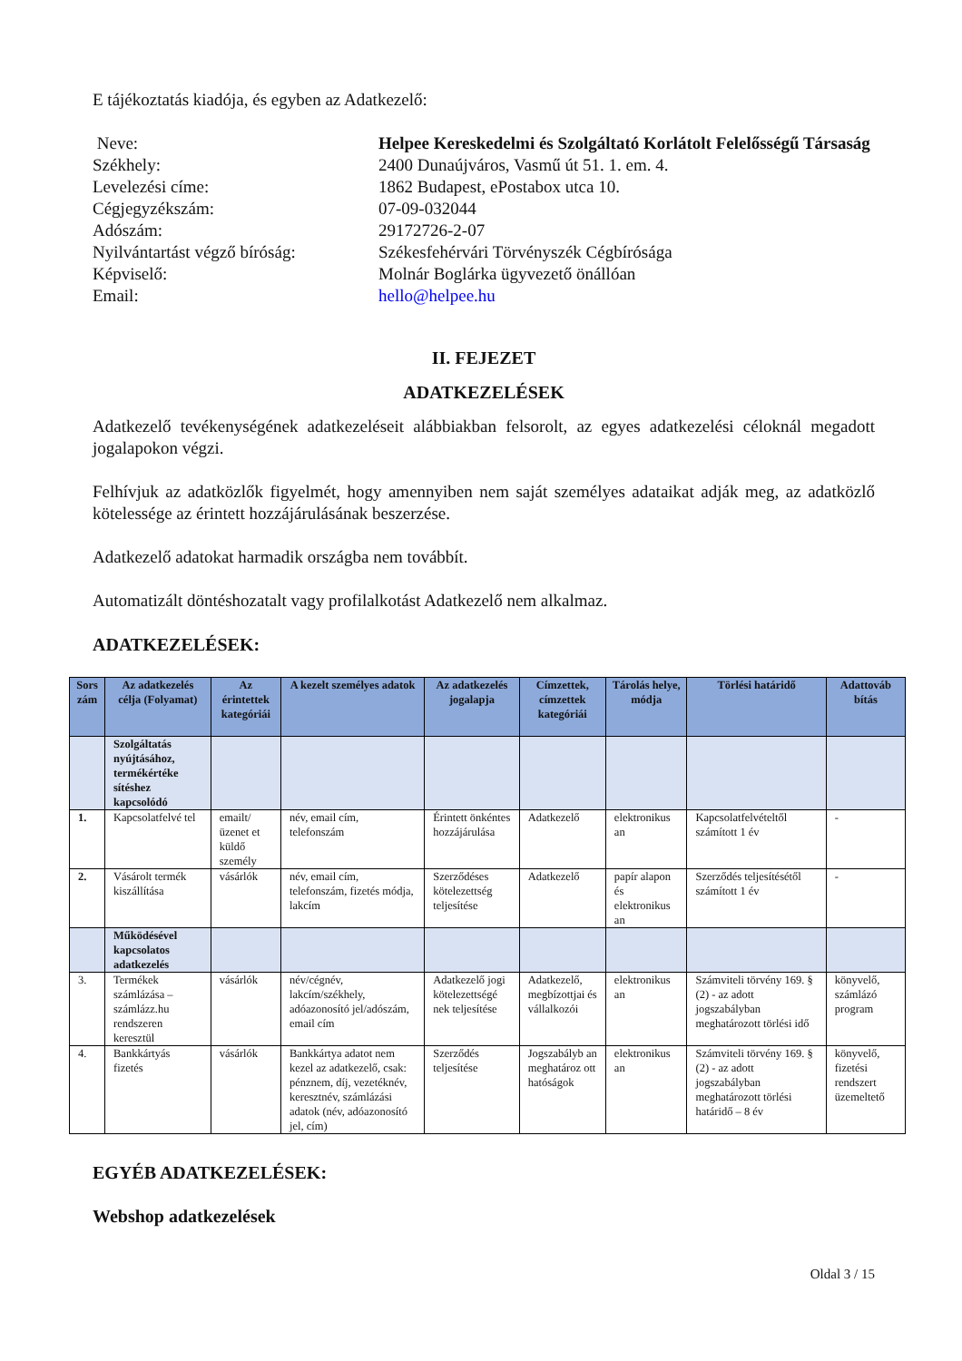E tájékoztatás kiadója, és egyben az Adatkezelő:
Neve:
Helpee Kereskedelmi és Szolgáltató Korlátolt Felelősségű Társaság
Székhely:
2400 Dunaújváros, Vasmű út 51. 1. em. 4.
Levelezési címe:
1862 Budapest, ePostabox utca 10.
Cégjegyzékszám:
07-09-032044
Adószám:
29172726-2-07
Nyilvántartást végző bíróság:
Székesfehérvári Törvényszék Cégbírósága
Képviselő:
Molnár Boglárka ügyvezető önállóan
Email:
hello@helpee.hu
II. FEJEZET
ADATKEZELÉSEK
Adatkezelő tevékenységének adatkezeléseit alábbiakban felsorolt, az egyes adatkezelési céloknál megadott jogalapokon végzi.
Felhívjuk az adatközlők figyelmét, hogy amennyiben nem saját személyes adataikat adják meg, az adatközlő kötelessége az érintett hozzájárulásának beszerzése.
Adatkezelő adatokat harmadik országba nem továbbít.
Automatizált döntéshozatalt vagy profilalkotást Adatkezelő nem alkalmaz.
ADATKEZELÉSEK:
| Sors zám | Az adatkezelés célja (Folyamat) | Az érintettek kategóriái | A kezelt személyes adatok | Az adatkezelés jogalapja | Címzettek, címzettek kategóriái | Tárolás helye, módja | Törlési határidő | Adattováb bítás |
| --- | --- | --- | --- | --- | --- | --- | --- | --- |
| | Szolgáltatás nyújtásához, termékértéke sítéshez kapcsolódó | | | | | | | |
| 1. | Kapcsolatfelvé tel | emailt/üzenet et küldő személy | név, email cím, telefonszám | Érintett önkéntes hozzájárulása | Adatkezelő | elektronikus an | Kapcsolatfelvételtől számított 1 év | - |
| 2. | Vásárolt termék kiszállítása | vásárlók | név, email cím, telefonszám, fizetés módja, lakcím | Szerződéses kötelezettség teljesítése | Adatkezelő | papír alapon és elektronikus an | Szerződés teljesítésétől számított 1 év | - |
| | Működésével kapcsolatos adatkezelés | | | | | | | |
| 3. | Termékek számlázása – számlázz.hu rendszeren keresztül | vásárlók | név/cégnév, lakcím/székhely, adóazonosító jel/adószám, email cím | Adatkezelő jogi kötelezettségé nek teljesítése | Adatkezelő, megbízottjai és vállalkozói | elektronikus an | Számviteli törvény 169. § (2) - az adott jogszabályban meghatározott törlési idő | könyvelő, számlázó program |
| 4. | Bankkártyás fizetés | vásárlók | Bankkártya adatot nem kezel az adatkezelő, csak: pénznem, díj, vezetéknév, keresztnév, számlázási adatok (név, adóazonosító jel, cím) | Szerződés teljesítése | Jogszabályb an meghatároz ott hatóságok | elektronikus an | Számviteli törvény 169. § (2) - az adott jogszabályban meghatározott törlési határidő – 8 év | könyvelő, fizetési rendszert üzemeltető |
EGYÉB ADATKEZELÉSEK:
Webshop adatkezelések
Oldal 3 / 15